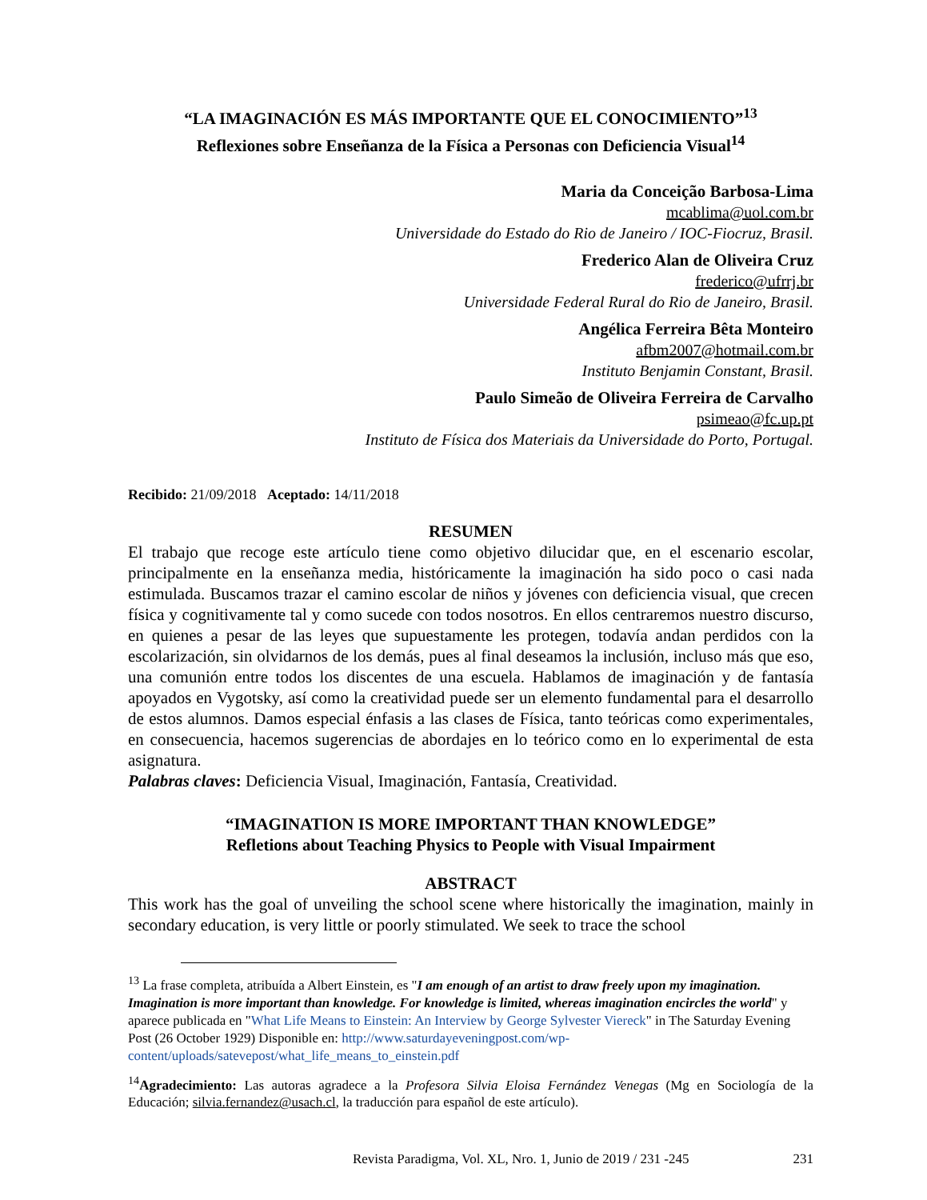“LA IMAGINACIÓN ES MÁS IMPORTANTE QUE EL CONOCIMIENTO”<sup>13</sup>
Reflexiones sobre Enseñanza de la Física a Personas con Deficiencia Visual<sup>14</sup>
Maria da Conceição Barbosa-Lima
mcablima@uol.com.br
Universidade do Estado do Rio de Janeiro / IOC-Fiocruz, Brasil.
Frederico Alan de Oliveira Cruz
frederico@ufrrj.br
Universidade Federal Rural do Rio de Janeiro, Brasil.
Angélica Ferreira Bêta Monteiro
afbm2007@hotmail.com.br
Instituto Benjamin Constant, Brasil.
Paulo Simeão de Oliveira Ferreira de Carvalho
psimeao@fc.up.pt
Instituto de Física dos Materiais da Universidade do Porto, Portugal.
Recibido: 21/09/2018 Aceptado: 14/11/2018
RESUMEN
El trabajo que recoge este artículo tiene como objetivo dilucidar que, en el escenario escolar, principalmente en la enseñanza media, históricamente la imaginación ha sido poco o casi nada estimulada. Buscamos trazar el camino escolar de niños y jóvenes con deficiencia visual, que crecen física y cognitivamente tal y como sucede con todos nosotros. En ellos centraremos nuestro discurso, en quienes a pesar de las leyes que supuestamente les protegen, todavía andan perdidos con la escolarización, sin olvidarnos de los demás, pues al final deseamos la inclusión, incluso más que eso, una comunión entre todos los discentes de una escuela. Hablamos de imaginación y de fantasía apoyados en Vygotsky, así como la creatividad puede ser un elemento fundamental para el desarrollo de estos alumnos. Damos especial énfasis a las clases de Física, tanto teóricas como experimentales, en consecuencia, hacemos sugerencias de abordajes en lo teórico como en lo experimental de esta asignatura.
Palabras claves: Deficiencia Visual, Imaginación, Fantasía, Creatividad.
“IMAGINATION IS MORE IMPORTANT THAN KNOWLEDGE”
Refletions about Teaching Physics to People with Visual Impairment
ABSTRACT
This work has the goal of unveiling the school scene where historically the imagination, mainly in secondary education, is very little or poorly stimulated. We seek to trace the school
<sup>13</sup> La frase completa, atribuída a Albert Einstein, es "I am enough of an artist to draw freely upon my imagination. Imagination is more important than knowledge. For knowledge is limited, whereas imagination encircles the world" y aparece publicada en "What Life Means to Einstein: An Interview by George Sylvester Viereck" in The Saturday Evening Post (26 October 1929) Disponible en: http://www.saturdayeveningpost.com/wp-content/uploads/satevepost/what_life_means_to_einstein.pdf
<sup>14</sup> Agradecimiento: Las autoras agradece a la Profesora Silvia Eloisa Fernández Venegas (Mg en Sociología de la Educación; silvia.fernandez@usach.cl, la traducción para español de este artículo).
Revista Paradigma, Vol. XL, Nro. 1, Junio de 2019 / 231 -245 231